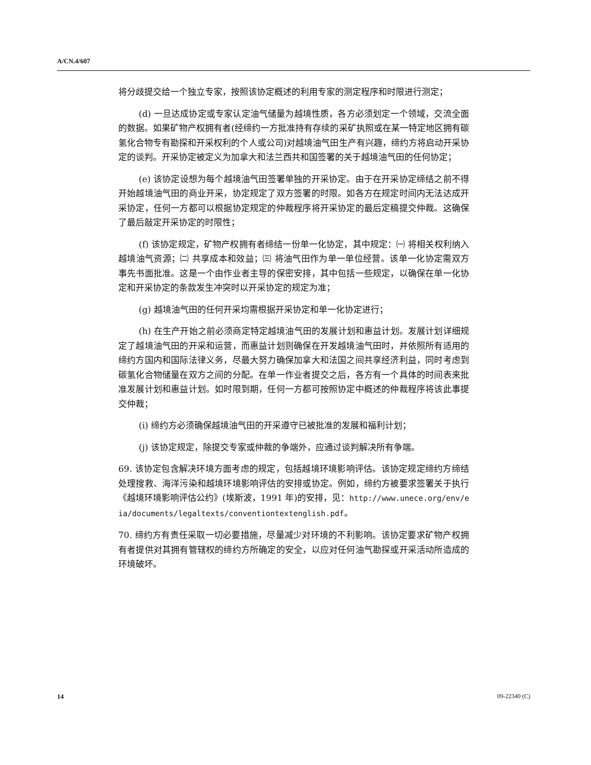A/CN.4/607
将分歧提交给一个独立专家，按照该协定概述的利用专家的测定程序和时限进行测定；
(d) 一旦达成协定或专家认定油气储量为越境性质，各方必须划定一个领域，交流全面的数据。如果矿物产权拥有者(经缔约一方批准持有存续的采矿执照或在某一特定地区拥有碳氢化合物专有勘探和开采权利的个人或公司)对越境油气田生产有兴趣，缔约方将启动开采协定的谈判。开采协定被定义为加拿大和法兰西共和国签署的关于越境油气田的任何协定；
(e) 该协定设想为每个越境油气田签署单独的开采协定。由于在开采协定缔结之前不得开始越境油气田的商业开采，协定规定了双方签署的时限。如各方在规定时间内无法达成开采协定，任何一方都可以根据协定规定的仲裁程序将开采协定的最后定稿提交仲裁。这确保了最后敲定开采协定的时限性；
(f) 该协定规定，矿物产权拥有者缔结一份单一化协定，其中规定：㈠ 将相关权利纳入越境油气资源；㈡ 共享成本和效益；㈢ 将油气田作为单一单位经营。该单一化协定需双方事先书面批准。这是一个由作业者主导的保密安排，其中包括一些规定，以确保在单一化协定和开采协定的条款发生冲突时以开采协定的规定为准；
(g) 越境油气田的任何开采均需根据开采协定和单一化协定进行；
(h) 在生产开始之前必须商定特定越境油气田的发展计划和惠益计划。发展计划详细规定了越境油气田的开采和运营，而惠益计划则确保在开发越境油气田时，并依照所有适用的缔约方国内和国际法律义务，尽最大努力确保加拿大和法国之间共享经济利益，同时考虑到碳氢化合物储量在双方之间的分配。在单一作业者提交之后，各方有一个具体的时间表来批准发展计划和惠益计划。如时限到期，任何一方都可按照协定中概述的仲裁程序将该此事提交仲裁；
(i) 缔约方必须确保越境油气田的开采遵守已被批准的发展和福利计划；
(j) 该协定规定，除提交专家或仲裁的争端外，应通过谈判解决所有争端。
69. 该协定包含解决环境方面考虑的规定，包括越境环境影响评估。该协定规定缔约方缔结处理搜救、海洋污染和越境环境影响评估的安排或协定。例如，缔约方被要求签署关于执行《越境环境影响评估公约》(埃斯波，1991 年)的安排，见：http://www.unece.org/env/eia/documents/legaltexts/conventiontextenglish.pdf。
70. 缔约方有责任采取一切必要措施，尽量减少对环境的不利影响。该协定要求矿物产权拥有者提供对其拥有管辖权的缔约方所确定的安全，以应对任何油气勘探或开采活动所造成的环境破坏。
14 09-22340 (C)